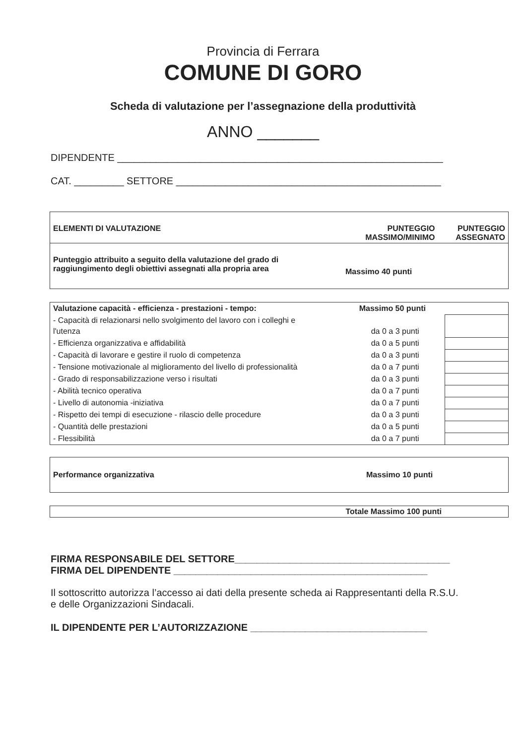Provincia di Ferrara
COMUNE DI GORO
Scheda di valutazione per l’assegnazione della produttività
ANNO _______
DIPENDENTE ___________________________________________________________
CAT. _________ SETTORE ________________________________________________
| ELEMENTI DI VALUTAZIONE | PUNTEGGIO MASSIMO/MINIMO | PUNTEGGIO ASSEGNATO |
| Punteggio attribuito a seguito della valutazione del grado di raggiungimento degli obiettivi assegnati alla propria area | Massimo 40 punti | |
| Valutazione capacità - efficienza - prestazioni - tempo: | Massimo 50 punti | |
| - Capacità di relazionarsi nello svolgimento del lavoro con i colleghi e l'utenza | da 0 a 3 punti | |
| - Efficienza organizzativa e affidabilità | da 0 a 5 punti | |
| - Capacità di lavorare e gestire il ruolo di competenza | da 0 a 3 punti | |
| - Tensione motivazionale al miglioramento del livello di professionalità | da 0 a 7 punti | |
| - Grado di responsabilizzazione verso i risultati | da 0 a 3 punti | |
| - Abilità tecnico operativa | da 0 a 7 punti | |
| - Livello di autonomia -iniziativa | da 0 a 7 punti | |
| - Rispetto dei tempi di esecuzione - rilascio delle procedure | da 0 a 3 punti | |
| - Quantità delle prestazioni | da 0 a 5 punti | |
| - Flessibilità | da 0 a 7 punti | |
| Performance organizzativa | Massimo 10 punti |
| Totale Massimo 100 punti |
FIRMA RESPONSABILE DEL SETTORE_______________________________________
FIRMA DEL DIPENDENTE ______________________________________________
Il sottoscritto autorizza l’accesso ai dati della presente scheda ai Rappresentanti della R.S.U.
e delle Organizzazioni Sindacali.
IL DIPENDENTE PER L’AUTORIZZAZIONE ________________________________